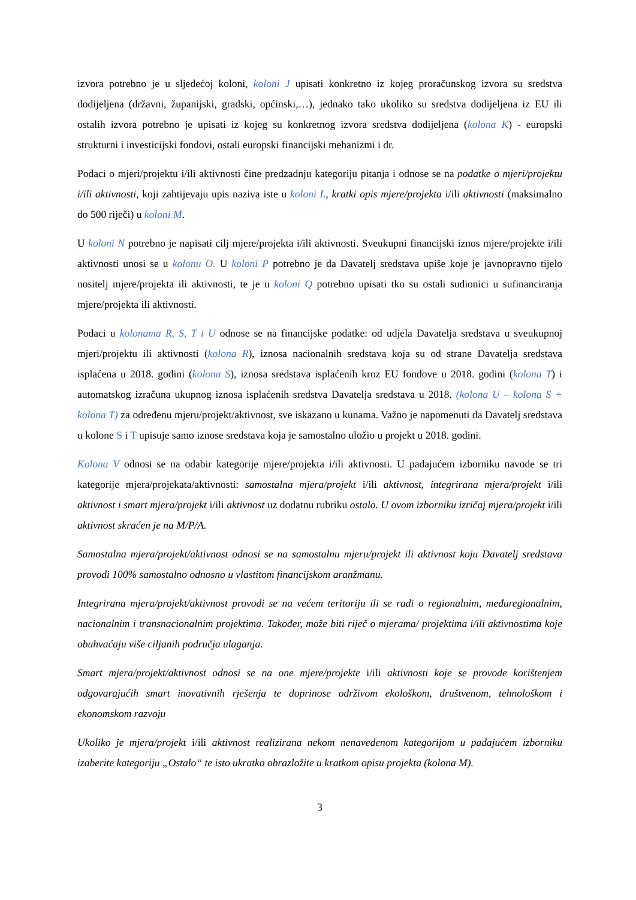izvora potrebno je u sljedećoj koloni, koloni J upisati konkretno iz kojeg proračunskog izvora su sredstva dodijeljena (državni, županijski, gradski, općinski,…), jednako tako ukoliko su sredstva dodijeljena iz EU ili ostalih izvora potrebno je upisati iz kojeg su konkretnog izvora sredstva dodijeljena (kolona K) - europski strukturni i investicijski fondovi, ostali europski financijski mehanizmi i dr.
Podaci o mjeri/projektu i/ili aktivnosti čine predzadnju kategoriju pitanja i odnose se na podatke o mjeri/projektu i/ili aktivnosti, koji zahtijevaju upis naziva iste u koloni L, kratki opis mjere/projekta i/ili aktivnosti (maksimalno do 500 riječi) u koloni M.
U koloni N potrebno je napisati cilj mjere/projekta i/ili aktivnosti. Sveukupni financijski iznos mjere/projekte i/ili aktivnosti unosi se u kolonu O. U koloni P potrebno je da Davatelj sredstava upiše koje je javnopravno tijelo nositelj mjere/projekta ili aktivnosti, te je u koloni Q potrebno upisati tko su ostali sudionici u sufinanciranja mjere/projekta ili aktivnosti.
Podaci u kolonama R, S, T i U odnose se na financijske podatke: od udjela Davatelja sredstava u sveukupnoj mjeri/projektu ili aktivnosti (kolona R), iznosa nacionalnih sredstava koja su od strane Davatelja sredstava isplaćena u 2018. godini (kolona S), iznosa sredstava isplaćenih kroz EU fondove u 2018. godini (kolona T) i automatskog izračuna ukupnog iznosa isplaćenih sredstva Davatelja sredstava u 2018. (kolona U – kolona S + kolona T) za određenu mjeru/projekt/aktivnost, sve iskazano u kunama. Važno je napomenuti da Davatelj sredstava u kolone S i T upisuje samo iznose sredstava koja je samostalno uložio u projekt u 2018. godini.
Kolona V odnosi se na odabir kategorije mjere/projekta i/ili aktivnosti. U padajućem izborniku navode se tri kategorije mjera/projekata/aktivnosti: samostalna mjera/projekt i/ili aktivnost, integrirana mjera/projekt i/ili aktivnost i smart mjera/projekt i/ili aktivnost uz dodatnu rubriku ostalo. U ovom izborniku izričaj mjera/projekt i/ili aktivnost skraćen je na M/P/A.
Samostalna mjera/projekt/aktivnost odnosi se na samostalnu mjeru/projekt ili aktivnost koju Davatelj sredstava provodi 100% samostalno odnosno u vlastitom financijskom aranžmanu.
Integrirana mjera/projekt/aktivnost provodi se na većem teritoriju ili se radi o regionalnim, međuregionalnim, nacionalnim i transnacionalnim projektima. Također, može biti riječ o mjerama/ projektima i/ili aktivnostima koje obuhvaćaju više ciljanih područja ulaganja.
Smart mjera/projekt/aktivnost odnosi se na one mjere/projekte i/ili aktivnosti koje se provode korištenjem odgovarajućih smart inovativnih rješenja te doprinose održivom ekološkom, društvenom, tehnološkom i ekonomskom razvoju
Ukoliko je mjera/projekt i/ili aktivnost realizirana nekom nenavedenom kategorijom u padajućem izborniku izaberite kategoriju „Ostalo“ te isto ukratko obrazložite u kratkom opisu projekta (kolona M).
3